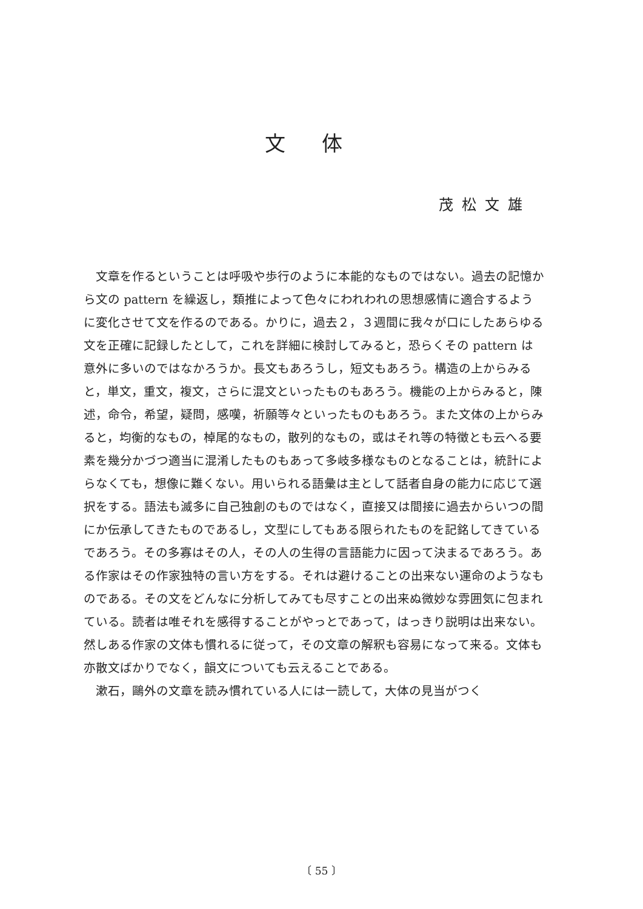文体
茂松文雄
文章を作るということは呼吸や歩行のように本能的なものではない。過去の記憶から文の pattern を繰返し，類推によって色々にわれわれの思想感情に適合するように変化させて文を作るのである。かりに，過去２，３週間に我々が口にしたあらゆる文を正確に記録したとして，これを詳細に検討してみると，恐らくその pattern は意外に多いのではなかろうか。長文もあろうし，短文もあろう。構造の上からみると，単文，重文，複文，さらに混文といったものもあろう。機能の上からみると，陳述，命令，希望，疑問，感嘆，祈願等々といったものもあろう。また文体の上からみると，均衡的なもの，棹尾的なもの，散列的なもの，或はそれ等の特徴とも云へる要素を幾分かづつ適当に混淆したものもあって多岐多様なものとなることは，統計によらなくても，想像に難くない。用いられる語彙は主として話者自身の能力に応じて選択をする。語法も滅多に自己独創のものではなく，直接又は間接に過去からいつの間にか伝承してきたものであるし，文型にしてもある限られたものを記銘してきているであろう。その多寡はその人，その人の生得の言語能力に因って決まるであろう。ある作家はその作家独特の言い方をする。それは避けることの出来ない運命のようなものである。その文をどんなに分析してみても尽すことの出来ぬ微妙な雰囲気に包まれている。読者は唯それを感得することがやっとであって，はっきり説明は出来ない。然しある作家の文体も慣れるに従って，その文章の解釈も容易になって来る。文体も亦散文ばかりでなく，韻文についても云えることである。
漱石，鷗外の文章を読み慣れている人には一読して，大体の見当がつく
〔 55 〕